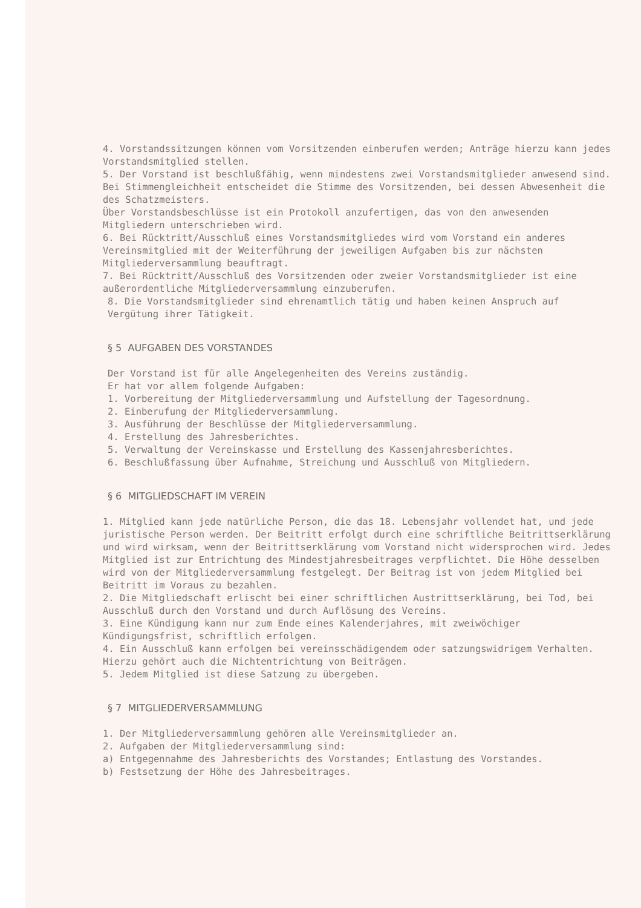4. Vorstandssitzungen können vom Vorsitzenden einberufen werden; Anträge hierzu kann jedes Vorstandsmitglied stellen.
5. Der Vorstand ist beschlußfähig, wenn mindestens zwei Vorstandsmitglieder anwesend sind. Bei Stimmengleichheit entscheidet die Stimme des Vorsitzenden, bei dessen Abwesenheit die des Schatzmeisters.
Über Vorstandsbeschlüsse ist ein Protokoll anzufertigen, das von den anwesenden Mitgliedern unterschrieben wird.
6. Bei Rücktritt/Ausschluß eines Vorstandsmitgliedes wird vom Vorstand ein anderes Vereinsmitglied mit der Weiterführung der jeweiligen Aufgaben bis zur nächsten Mitgliederversammlung beauftragt.
7. Bei Rücktritt/Ausschluß des Vorsitzenden oder zweier Vorstandsmitglieder ist eine außerordentliche Mitgliederversammlung einzuberufen.
8. Die Vorstandsmitglieder sind ehrenamtlich tätig und haben keinen Anspruch auf Vergütung ihrer Tätigkeit.
§ 5 AUFGABEN DES VORSTANDES
Der Vorstand ist für alle Angelegenheiten des Vereins zuständig.
Er hat vor allem folgende Aufgaben:
1. Vorbereitung der Mitgliederversammlung und Aufstellung der Tagesordnung.
2. Einberufung der Mitgliederversammlung.
3. Ausführung der Beschlüsse der Mitgliederversammlung.
4. Erstellung des Jahresberichtes.
5. Verwaltung der Vereinskasse und Erstellung des Kassenjahresberichtes.
6. Beschlußfassung über Aufnahme, Streichung und Ausschluß von Mitgliedern.
§ 6 MITGLIEDSCHAFT IM VEREIN
1. Mitglied kann jede natürliche Person, die das 18. Lebensjahr vollendet hat, und jede juristische Person werden. Der Beitritt erfolgt durch eine schriftliche Beitrittserklärung und wird wirksam, wenn der Beitrittserklärung vom Vorstand nicht widersprochen wird. Jedes Mitglied ist zur Entrichtung des Mindestjahresbeitrages verpflichtet. Die Höhe desselben wird von der Mitgliederversammlung festgelegt. Der Beitrag ist von jedem Mitglied bei Beitritt im Voraus zu bezahlen.
2. Die Mitgliedschaft erlischt bei einer schriftlichen Austrittserklärung, bei Tod, bei Ausschluß durch den Vorstand und durch Auflösung des Vereins.
3. Eine Kündigung kann nur zum Ende eines Kalenderjahres, mit zweiwöchiger Kündigungsfrist, schriftlich erfolgen.
4. Ein Ausschluß kann erfolgen bei vereinsschädigendem oder satzungswidrigem Verhalten. Hierzu gehört auch die Nichtentrichtung von Beiträgen.
5. Jedem Mitglied ist diese Satzung zu übergeben.
§ 7 MITGLIEDERVERSAMMLUNG
1. Der Mitgliederversammlung gehören alle Vereinsmitglieder an.
2. Aufgaben der Mitgliederversammlung sind:
a) Entgegennahme des Jahresberichts des Vorstandes; Entlastung des Vorstandes.
b) Festsetzung der Höhe des Jahresbeitrages.